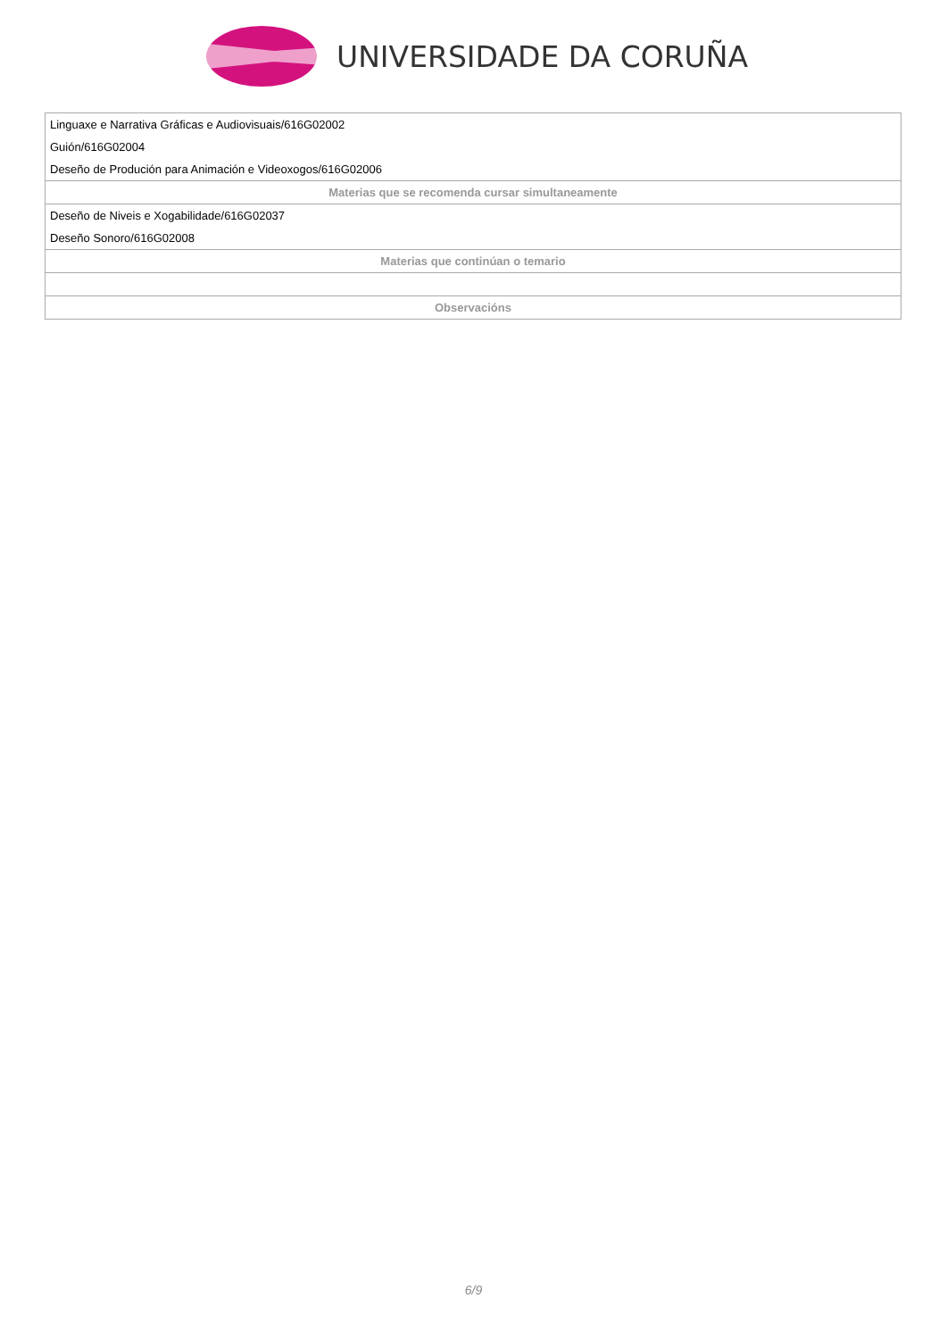UNIVERSIDADE DA CORUÑA
| Linguaxe e Narrativa Gráficas e Audiovisuais/616G02002 |
| Guión/616G02004 |
| Deseño de Produción para Animación e Videoxogos/616G02006 |
| Materias que se recomenda cursar simultaneamente |
| Deseño de Niveis e Xogabilidade/616G02037 |
| Deseño Sonoro/616G02008 |
| Materias que continúan o temario |
| Observacións |
6/9